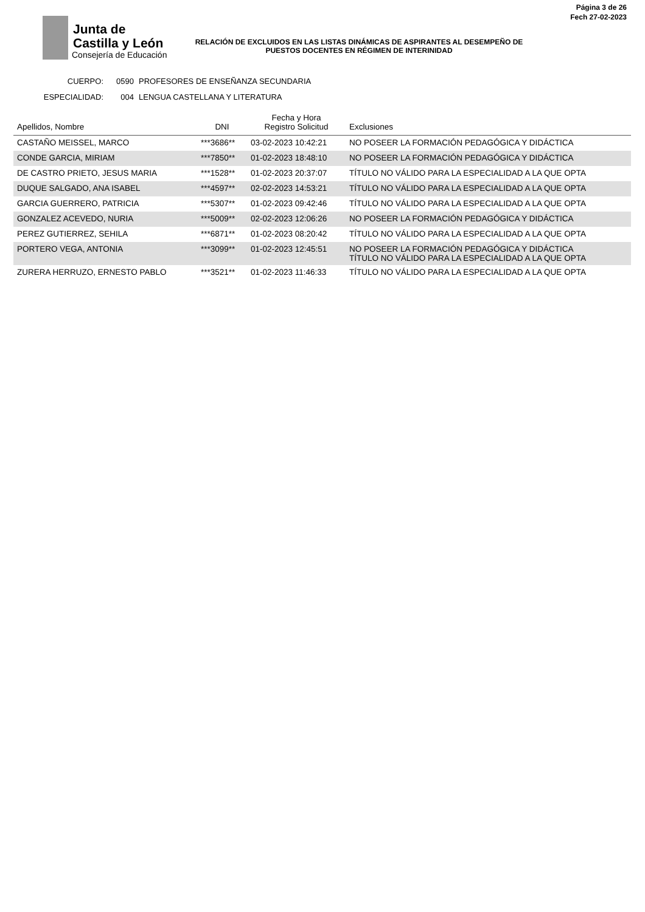Junta de
Castilla y León
Consejería de Educación
Página 3 de 26
Fech 27-02-2023
RELACIÓN DE EXCLUIDOS EN LAS LISTAS DINÁMICAS DE ASPIRANTES AL DESEMPEÑO DE PUESTOS DOCENTES EN RÉGIMEN DE INTERINIDAD
CUERPO: 0590 PROFESORES DE ENSEÑANZA SECUNDARIA
ESPECIALIDAD: 004 LENGUA CASTELLANA Y LITERATURA
| Apellidos, Nombre | DNI | Fecha y Hora Registro Solicitud | Exclusiones |
| --- | --- | --- | --- |
| CASTAÑO MEISSEL, MARCO | ***3686** | 03-02-2023 10:42:21 | NO POSEER LA FORMACIÓN PEDAGÓGICA Y DIDÁCTICA |
| CONDE GARCIA, MIRIAM | ***7850** | 01-02-2023 18:48:10 | NO POSEER LA FORMACIÓN PEDAGÓGICA Y DIDÁCTICA |
| DE CASTRO PRIETO, JESUS MARIA | ***1528** | 01-02-2023 20:37:07 | TÍTULO NO VÁLIDO PARA LA ESPECIALIDAD A LA QUE OPTA |
| DUQUE SALGADO, ANA ISABEL | ***4597** | 02-02-2023 14:53:21 | TÍTULO NO VÁLIDO PARA LA ESPECIALIDAD A LA QUE OPTA |
| GARCIA GUERRERO, PATRICIA | ***5307** | 01-02-2023 09:42:46 | TÍTULO NO VÁLIDO PARA LA ESPECIALIDAD A LA QUE OPTA |
| GONZALEZ ACEVEDO, NURIA | ***5009** | 02-02-2023 12:06:26 | NO POSEER LA FORMACIÓN PEDAGÓGICA Y DIDÁCTICA |
| PEREZ GUTIERREZ, SEHILA | ***6871** | 01-02-2023 08:20:42 | TÍTULO NO VÁLIDO PARA LA ESPECIALIDAD A LA QUE OPTA |
| PORTERO VEGA, ANTONIA | ***3099** | 01-02-2023 12:45:51 | NO POSEER LA FORMACIÓN PEDAGÓGICA Y DIDÁCTICA TÍTULO NO VÁLIDO PARA LA ESPECIALIDAD A LA QUE OPTA |
| ZURERA HERRUZO, ERNESTO PABLO | ***3521** | 01-02-2023 11:46:33 | TÍTULO NO VÁLIDO PARA LA ESPECIALIDAD A LA QUE OPTA |